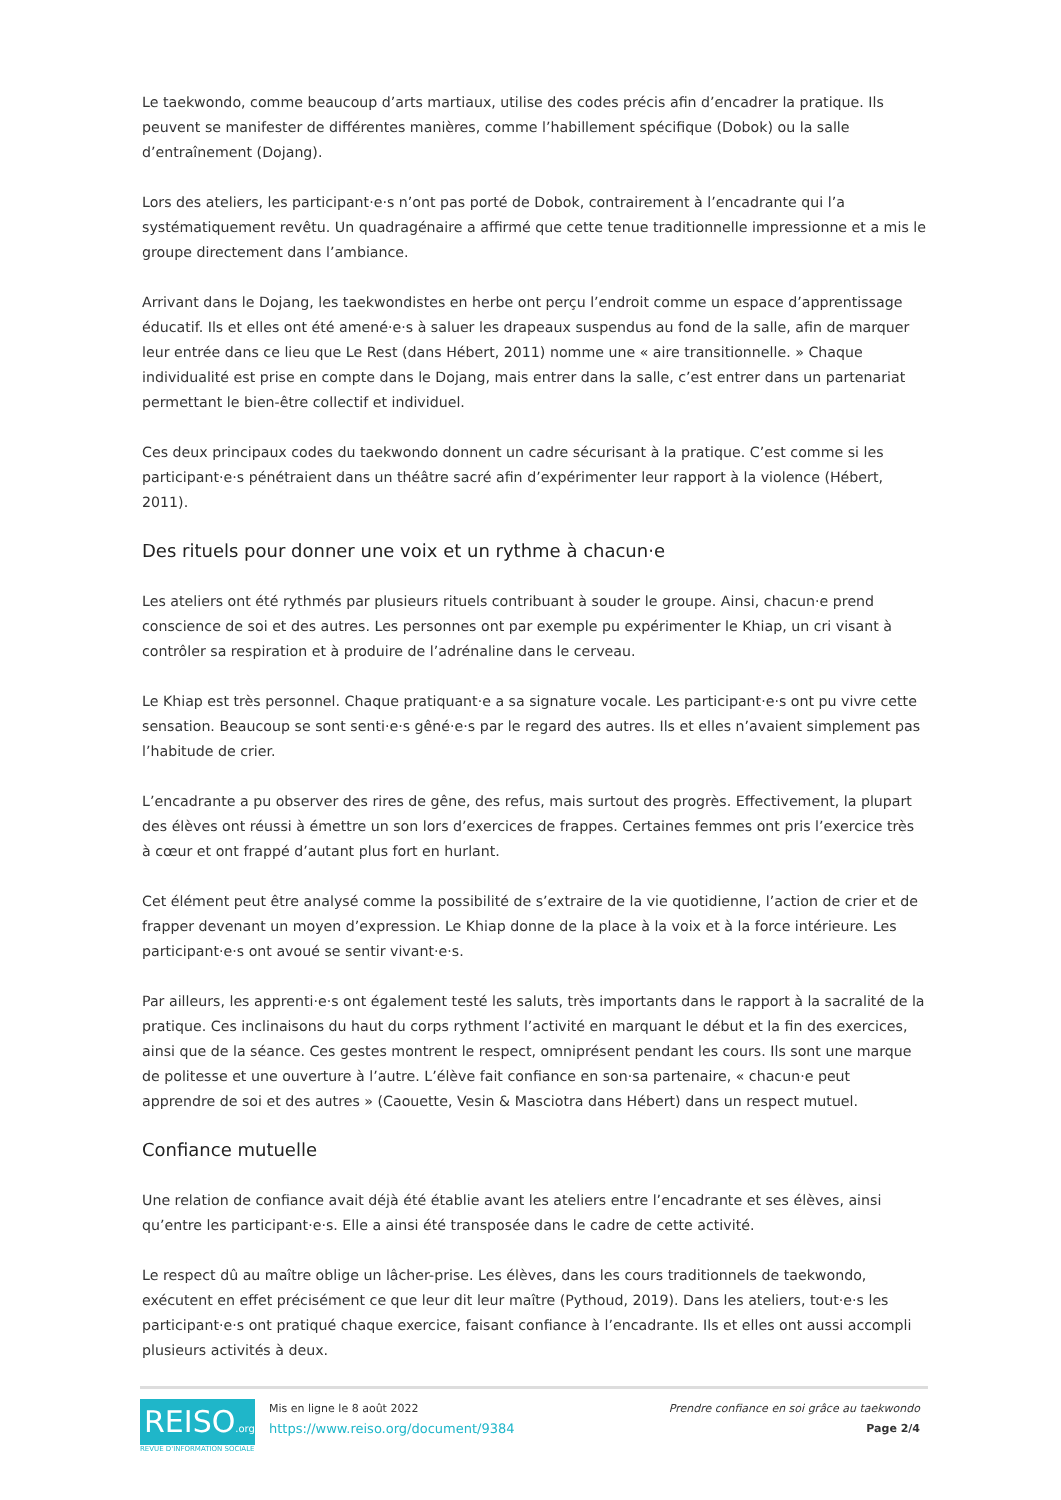Le taekwondo, comme beaucoup d’arts martiaux, utilise des codes précis afin d’encadrer la pratique. Ils peuvent se manifester de différentes manières, comme l’habillement spécifique (Dobok) ou la salle d’entraînement (Dojang).
Lors des ateliers, les participant·e·s n’ont pas porté de Dobok, contrairement à l’encadrante qui l’a systématiquement revêtu. Un quadragénaire a affirmé que cette tenue traditionnelle impressionne et a mis le groupe directement dans l’ambiance.
Arrivant dans le Dojang, les taekwondistes en herbe ont perçu l’endroit comme un espace d’apprentissage éducatif. Ils et elles ont été amené·e·s à saluer les drapeaux suspendus au fond de la salle, afin de marquer leur entrée dans ce lieu que Le Rest (dans Hébert, 2011) nomme une « aire transitionnelle. » Chaque individualité est prise en compte dans le Dojang, mais entrer dans la salle, c’est entrer dans un partenariat permettant le bien-être collectif et individuel.
Ces deux principaux codes du taekwondo donnent un cadre sécurisant à la pratique. C’est comme si les participant·e·s pénétraient dans un théâtre sacré afin d’expérimenter leur rapport à la violence (Hébert, 2011).
Des rituels pour donner une voix et un rythme à chacun·e
Les ateliers ont été rythmés par plusieurs rituels contribuant à souder le groupe. Ainsi, chacun·e prend conscience de soi et des autres. Les personnes ont par exemple pu expérimenter le Khiap, un cri visant à contrôler sa respiration et à produire de l’adrénaline dans le cerveau.
Le Khiap est très personnel. Chaque pratiquant·e a sa signature vocale. Les participant·e·s ont pu vivre cette sensation. Beaucoup se sont senti·e·s gêné·e·s par le regard des autres. Ils et elles n’avaient simplement pas l’habitude de crier.
L’encadrante a pu observer des rires de gêne, des refus, mais surtout des progrès. Effectivement, la plupart des élèves ont réussi à émettre un son lors d’exercices de frappes. Certaines femmes ont pris l’exercice très à cœur et ont frappé d’autant plus fort en hurlant.
Cet élément peut être analysé comme la possibilité de s’extraire de la vie quotidienne, l’action de crier et de frapper devenant un moyen d’expression. Le Khiap donne de la place à la voix et à la force intérieure. Les participant·e·s ont avoué se sentir vivant·e·s.
Par ailleurs, les apprenti·e·s ont également testé les saluts, très importants dans le rapport à la sacralité de la pratique. Ces inclinaisons du haut du corps rythment l’activité en marquant le début et la fin des exercices, ainsi que de la séance. Ces gestes montrent le respect, omniprésent pendant les cours. Ils sont une marque de politesse et une ouverture à l’autre. L’élève fait confiance en son·sa partenaire, « chacun·e peut apprendre de soi et des autres » (Caouette, Vesin & Masciotra dans Hébert) dans un respect mutuel.
Confiance mutuelle
Une relation de confiance avait déjà été établie avant les ateliers entre l’encadrante et ses élèves, ainsi qu’entre les participant·e·s. Elle a ainsi été transposée dans le cadre de cette activité.
Le respect dû au maître oblige un lâcher-prise. Les élèves, dans les cours traditionnels de taekwondo, exécutent en effet précisément ce que leur dit leur maître (Pythoud, 2019). Dans les ateliers, tout·e·s les participant·e·s ont pratiqué chaque exercice, faisant confiance à l’encadrante. Ils et elles ont aussi accompli plusieurs activités à deux.
REISO.org
REVUE D'INFORMATION SOCIALE
Mis en ligne le 8 août 2022
https://www.reiso.org/document/9384
Prendre confiance en soi grâce au taekwondo
Page 2/4